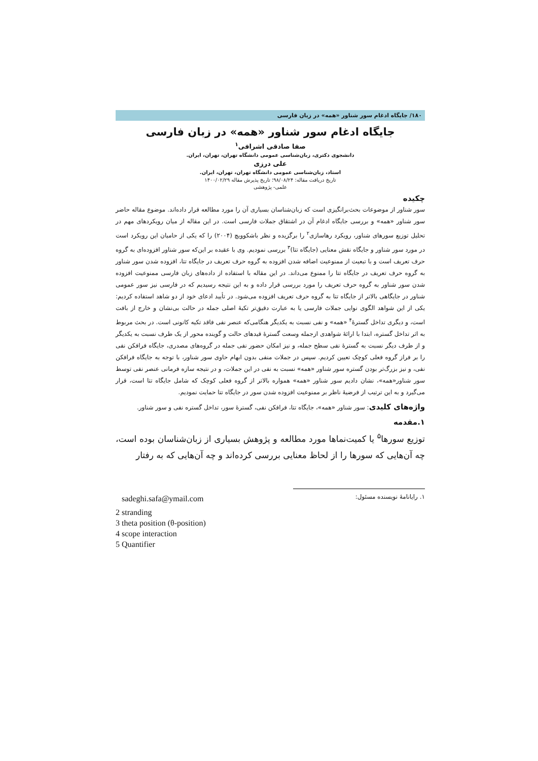۱۸۰/ جایگاه ادغام سور شناور «همه» در زبان فارسی
جایگاه ادغام سور شناور «همه» در زبان فارسی
صفا صادقی اشرافی<sup>۱</sup>
دانشجوی دکتری، زبان‌شناسی عمومی دانشگاه تهران، تهران، ایران.
علی درزی
استاد، زبان‌شناسی عمومی دانشگاه تهران، تهران، ایران.
تاریخ دریافت مقاله: ۹۸/۰۸/۲۴؛ تاریخ پذیرش مقاله ۱۴۰۰/۰۲/۲۹
علمی- پژوهشی
چکیده
سور شناور از موضوعات بحث‌برانگیزی است که زبان‌شناسان بسیاری آن را مورد مطالعه قرار داده‌اند. موضوع مقاله حاضر سور شناور «همه» و بررسی جایگاه ادغام آن در اشتقاق جملات فارسی است. در این مقاله از میان رویکردهای مهم در تحلیل توزیع سورهای شناور، رویکرد رهاسازی<sup>۲</sup> را برگزیده و نظر باشکوویچ (۲۰۰۴) را که یکی از حامیان این رویکرد است در مورد سور شناور و جایگاه نقش معنایی (جایگاه تتا)<sup>۳</sup> بررسی نمودیم. وی با عقیده بر این‌که سور شناور افزوده‌ای به گروه حرف تعریف است و با تبعیت از ممنوعیت اضافه شدن افزوده به گروه حرف تعریف در جایگاه تتا، افزوده شدن سور شناور به گروه حرف تعریف در جایگاه تتا را ممنوع می‌داند. در این مقاله با استفاده از داده‌های زبان فارسی ممنوعیت افزوده شدن سور شناور به گروه حرف تعریف را مورد بررسی قرار داده و به این نتیجه رسیدیم که در فارسی نیز سور عمومی شناور در جایگاهی بالاتر از جایگاه تتا به گروه حرف تعریف افزوده می‌شود. در تأیید ادعای خود از دو شاهد استفاده کردیم: یکی از این شواهد الگوی نوایی جملات فارسی یا به عبارت دقیق‌تر تکیهٔ اصلی جمله در حالت بی‌نشان و خارج از بافت است، و دیگری تداخل گسترهٔ<sup>۴</sup> «همه» و نفی نسبت به یکدیگر هنگامی‌که عنصر نفی فاقد تکیه کانونی است. در بحث مربوط به اثر تداخل گستره، ابتدا با ارائهٔ شواهدی ازجمله وسعت گسترهٔ قیدهای حالت و گوینده محور از یک طرف نسبت به یکدیگر و از طرف دیگر نسبت به گسترهٔ نفی سطح جمله، و نیز امکان حضور نفی جمله در گروه‌های مصدری، جایگاه فرافکن نفی را بر فراز گروه فعلی کوچک تعیین کردیم. سپس در جملات منفی بدون ابهام حاوی سور شناور، با توجه به جایگاه فرافکن نفی، و نیز بزرگ‌تر بودن گستره سور شناور «همه» نسبت به نفی در این جملات، و در نتیجه سازه فرمانی عنصر نفی توسط سور شناور«همه»، نشان دادیم سور شناور «همه» همواره بالاتر از گروه فعلی کوچک که شامل جایگاه تتا است، قرار می‌گیرد و به این ترتیب از فرضیهٔ ناظر بر ممنوعیت افزوده شدن سور در جایگاه تتا حمایت نمودیم.
واژه‌های کلیدی: سور شناور «همه»، جایگاه تتا، فرافکن نفی، گسترهٔ سور، تداخل گستره نفی و سور شناور.
۱.مقدمه
توزیع سورها<sup>۵</sup> یا کمیت‌نماها مورد مطالعه و پژوهش بسیاری از زبان‌شناسان بوده است، چه آن‌هایی که سورها را از لحاظ معنایی بررسی کرده‌اند و چه آن‌هایی که به رفتار
sadeghi.safa@ymail.com ۱. رایانامهٔ نویسنده مسئول:
2 stranding
3 theta position (θ-position)
4 scope interaction
5 Quantifier